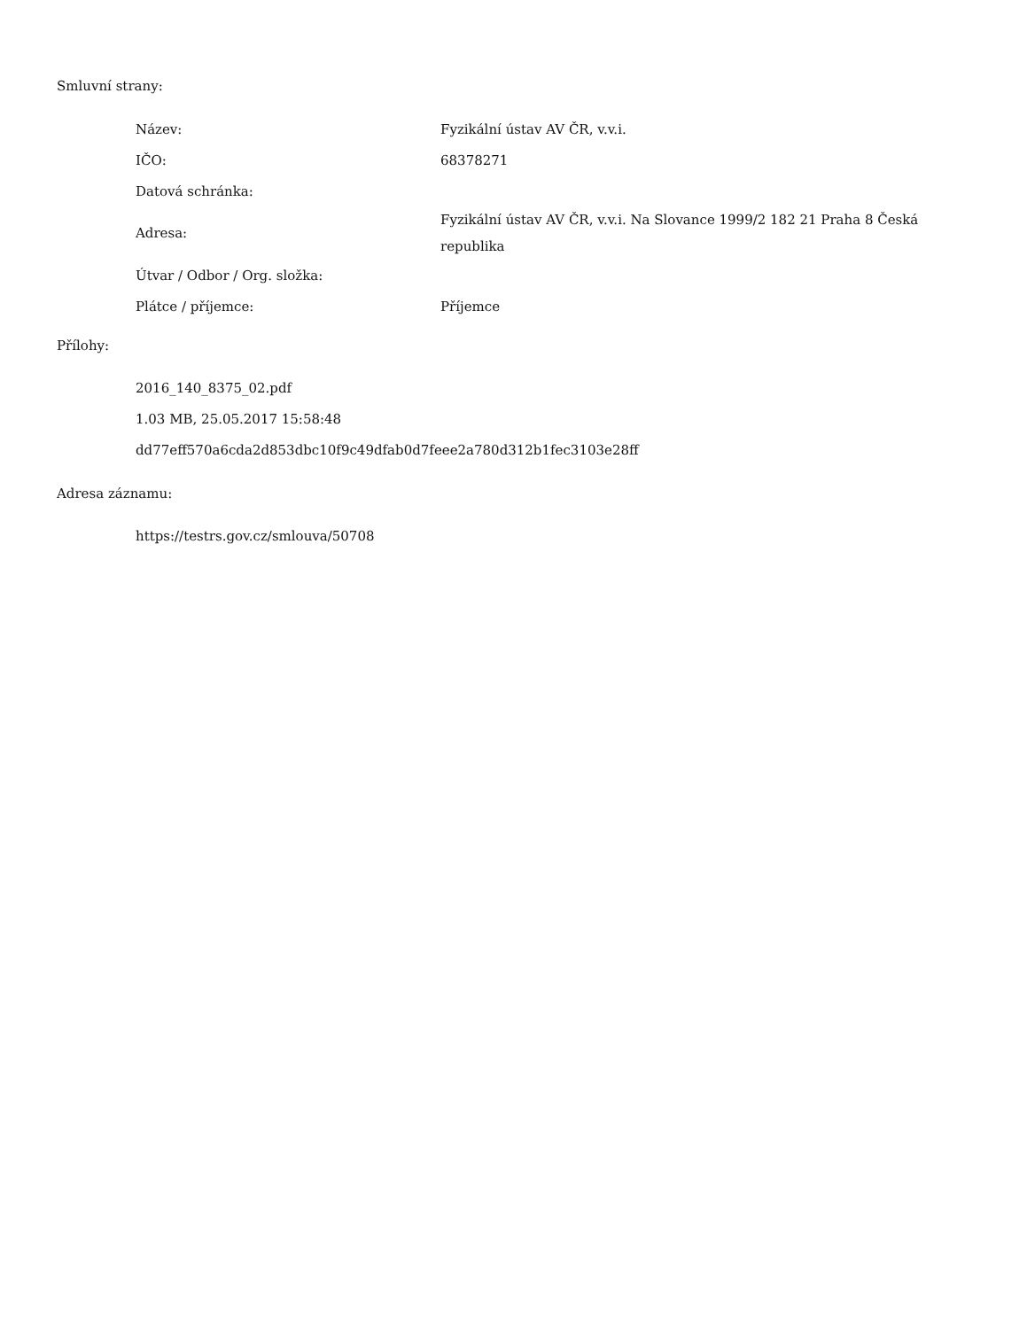Smluvní strany:
| Název: | Fyzikální ústav AV ČR, v.v.i. |
| IČO: | 68378271 |
| Datová schránka: | |
| Adresa: | Fyzikální ústav AV ČR, v.v.i. Na Slovance 1999/2 182 21 Praha 8 Česká republika |
| Útvar / Odbor / Org. složka: | |
| Plátce / příjemce: | Příjemce |
Přílohy:
2016_140_8375_02.pdf
1.03 MB, 25.05.2017 15:58:48
dd77eff570a6cda2d853dbc10f9c49dfab0d7feee2a780d312b1fec3103e28ff
Adresa záznamu:
https://testrs.gov.cz/smlouva/50708